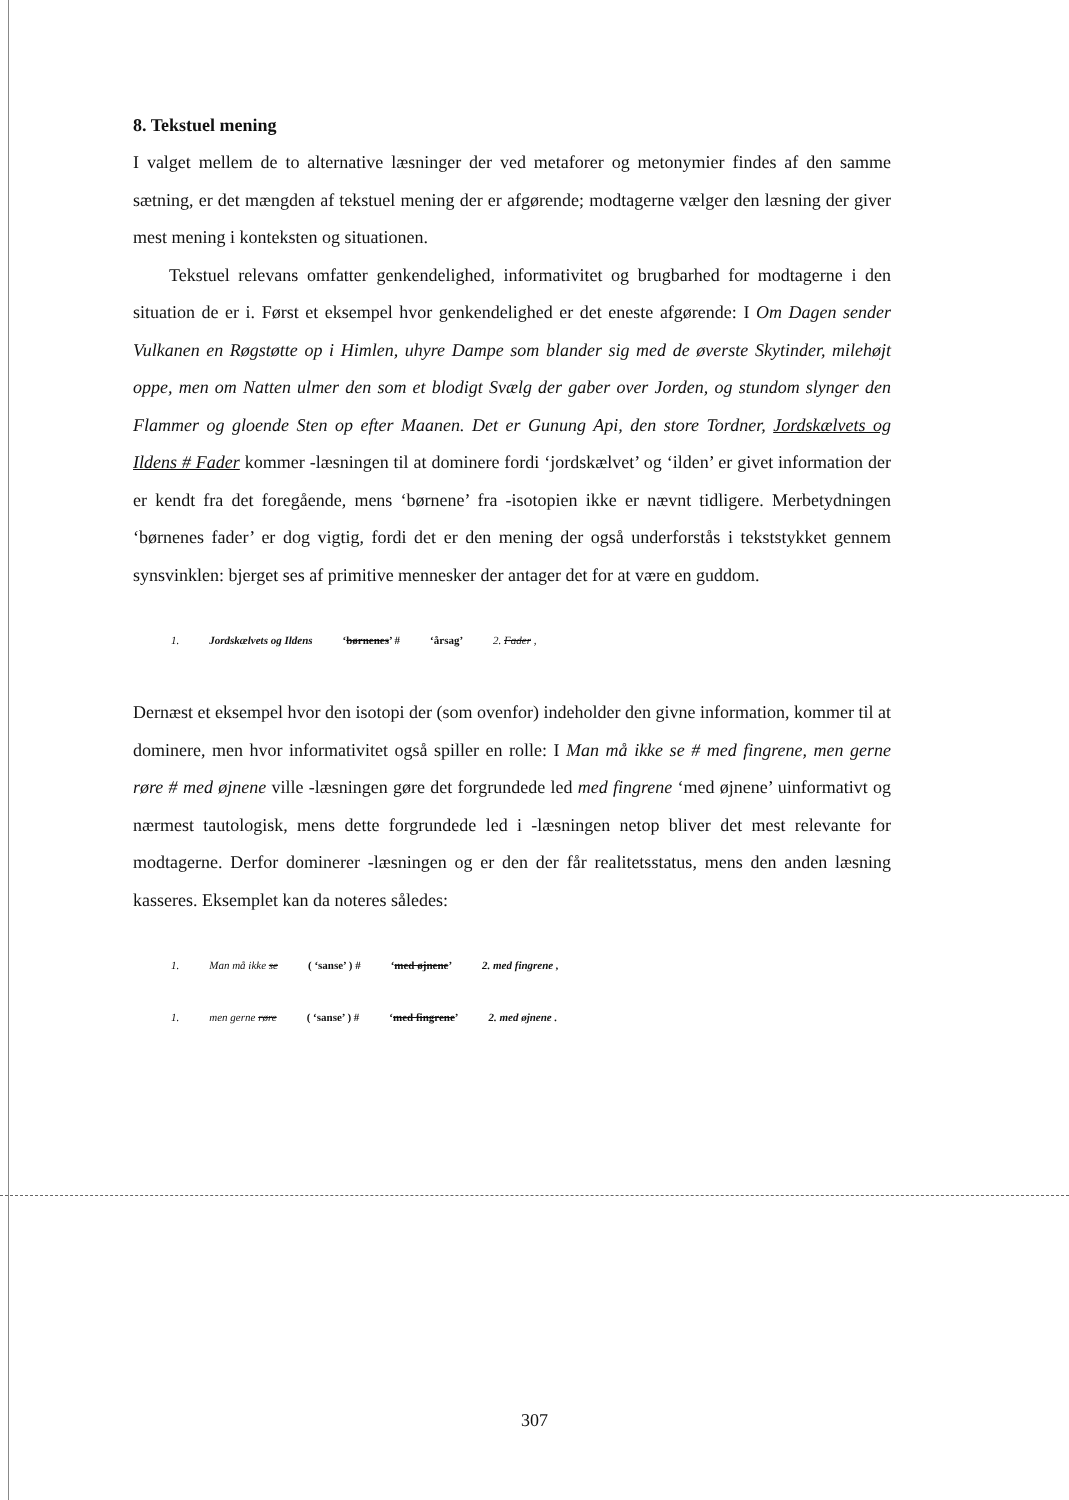8. Tekstuel mening
I valget mellem de to alternative læsninger der ved metaforer og metonymier findes af den samme sætning, er det mængden af tekstuel mening der er afgørende; modtagerne vælger den læsning der giver mest mening i konteksten og situationen.
Tekstuel relevans omfatter genkendelighed, informativitet og brugbarhed for modtagerne i den situation de er i. Først et eksempel hvor genkendelighed er det eneste afgørende: I Om Dagen sender Vulkanen en Røgstøtte op i Himlen, uhyre Dampe som blander sig med de øverste Skytinder, milehøjt oppe, men om Natten ulmer den som et blodigt Svælg der gaber over Jorden, og stundom slynger den Flammer og gloende Sten op efter Maanen. Det er Gunung Api, den store Tordner, Jordskælvets og Ildens # Fader kommer -læsningen til at dominere fordi ‘jordskælvet’ og ‘ilden’ er givet information der er kendt fra det foregående, mens ‘børnene’ fra -isotopien ikke er nævnt tidligere. Merbetydningen ‘børnenes fader’ er dog vigtig, fordi det er den mening der også underforstås i tekststykket gennem synsvinklen: bjerget ses af primitive mennesker der antager det for at være en guddom.
1. Jordskælvets og Ildens ‘børnenes’ # ‘årsag’ 2. Fader ,
Dernæst et eksempel hvor den isotopi der (som ovenfor) indeholder den givne information, kommer til at dominere, men hvor informativitet også spiller en rolle: I Man må ikke se # med fingrene, men gerne røre # med øjnene ville -læsningen gøre det forgrundede led med fingrene ‘med øjnene’ uinformativt og nærmest tautologisk, mens dette forgrundede led i -læsningen netop bliver det mest relevante for modtagerne. Derfor dominerer -læsningen og er den der får realitetsstatus, mens den anden læsning kasseres. Eksemplet kan da noteres således:
1. Man må ikke se ( ‘sanse’ ) # ‘med øjnene’ 2. med fingrene ,
1. men gerne røre ( ‘sanse’ ) # ‘med fingrene’ 2. med øjnene .
307